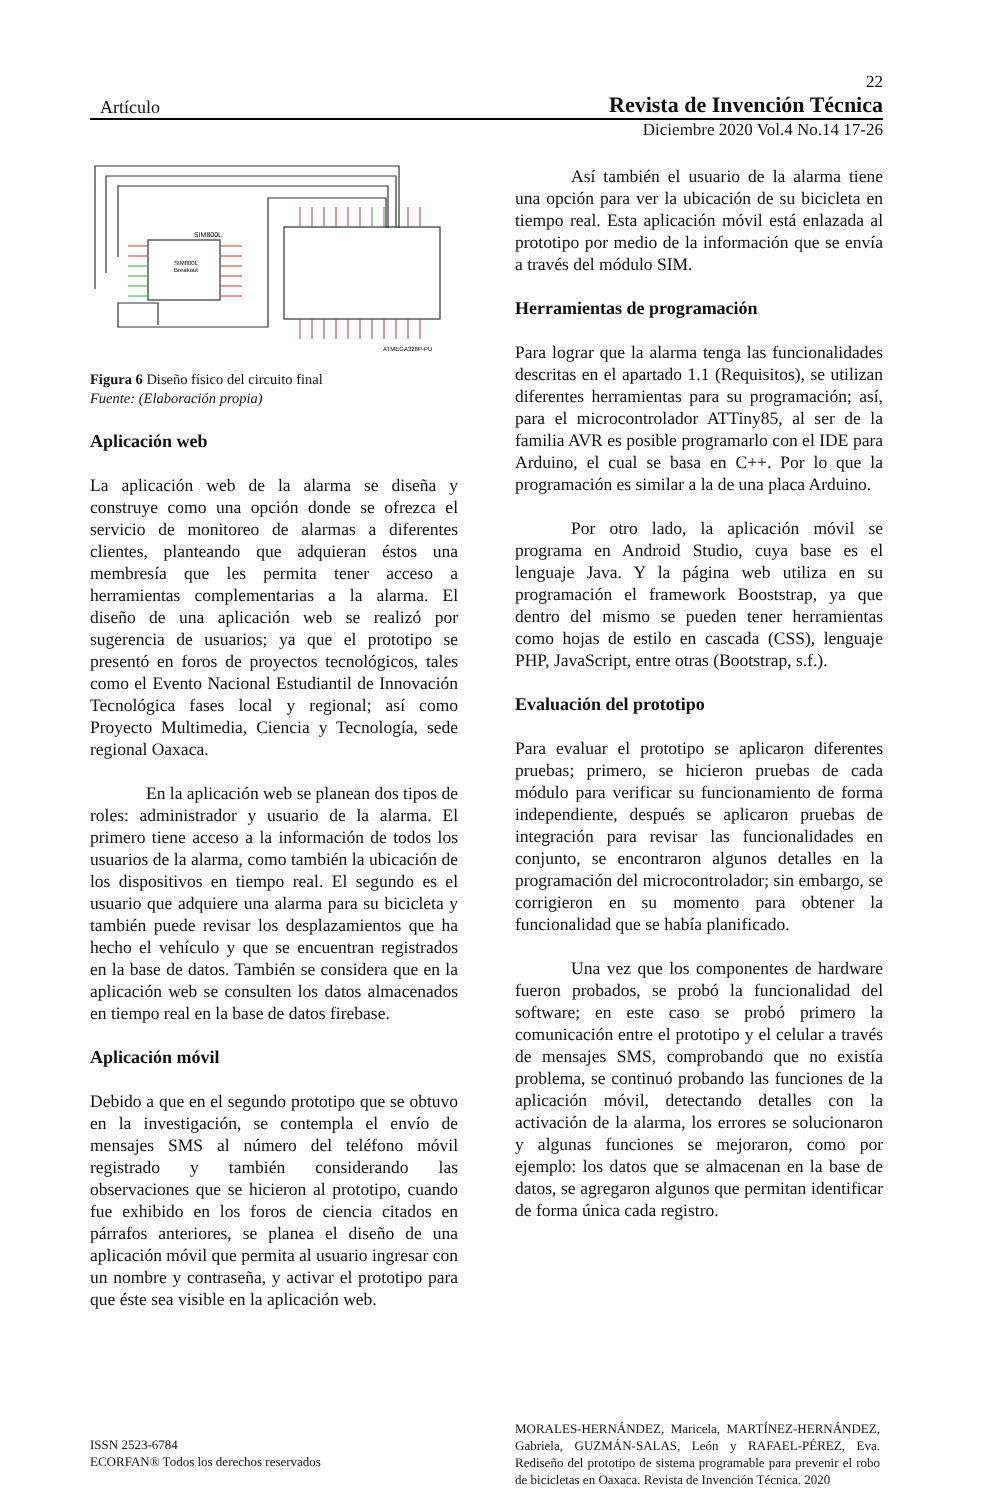22
Artículo Revista de Invención Técnica
Diciembre 2020 Vol.4 No.14 17-26
SIM800L
SIM800L
Breakout
ATMEGA328P-PU
Figura 6 Diseño físico del circuito final
Fuente: (Elaboración propia)
Aplicación web
La aplicación web de la alarma se diseña y construye como una opción donde se ofrezca el servicio de monitoreo de alarmas a diferentes clientes, planteando que adquieran éstos una membresía que les permita tener acceso a herramientas complementarias a la alarma. El diseño de una aplicación web se realizó por sugerencia de usuarios; ya que el prototipo se presentó en foros de proyectos tecnológicos, tales como el Evento Nacional Estudiantil de Innovación Tecnológica fases local y regional; así como Proyecto Multimedia, Ciencia y Tecnología, sede regional Oaxaca.
En la aplicación web se planean dos tipos de roles: administrador y usuario de la alarma. El primero tiene acceso a la información de todos los usuarios de la alarma, como también la ubicación de los dispositivos en tiempo real. El segundo es el usuario que adquiere una alarma para su bicicleta y también puede revisar los desplazamientos que ha hecho el vehículo y que se encuentran registrados en la base de datos. También se considera que en la aplicación web se consulten los datos almacenados en tiempo real en la base de datos firebase.
Aplicación móvil
Debido a que en el segundo prototipo que se obtuvo en la investigación, se contempla el envío de mensajes SMS al número del teléfono móvil registrado y también considerando las observaciones que se hicieron al prototipo, cuando fue exhibido en los foros de ciencia citados en párrafos anteriores, se planea el diseño de una aplicación móvil que permita al usuario ingresar con un nombre y contraseña, y activar el prototipo para que éste sea visible en la aplicación web.
Así también el usuario de la alarma tiene una opción para ver la ubicación de su bicicleta en tiempo real. Esta aplicación móvil está enlazada al prototipo por medio de la información que se envía a través del módulo SIM.
Herramientas de programación
Para lograr que la alarma tenga las funcionalidades descritas en el apartado 1.1 (Requisitos), se utilizan diferentes herramientas para su programación; así, para el microcontrolador ATTiny85, al ser de la familia AVR es posible programarlo con el IDE para Arduino, el cual se basa en C++. Por lo que la programación es similar a la de una placa Arduino.
Por otro lado, la aplicación móvil se programa en Android Studio, cuya base es el lenguaje Java. Y la página web utiliza en su programación el framework Booststrap, ya que dentro del mismo se pueden tener herramientas como hojas de estilo en cascada (CSS), lenguaje PHP, JavaScript, entre otras (Bootstrap, s.f.).
Evaluación del prototipo
Para evaluar el prototipo se aplicaron diferentes pruebas; primero, se hicieron pruebas de cada módulo para verificar su funcionamiento de forma independiente, después se aplicaron pruebas de integración para revisar las funcionalidades en conjunto, se encontraron algunos detalles en la programación del microcontrolador; sin embargo, se corrigieron en su momento para obtener la funcionalidad que se había planificado.
Una vez que los componentes de hardware fueron probados, se probó la funcionalidad del software; en este caso se probó primero la comunicación entre el prototipo y el celular a través de mensajes SMS, comprobando que no existía problema, se continuó probando las funciones de la aplicación móvil, detectando detalles con la activación de la alarma, los errores se solucionaron y algunas funciones se mejoraron, como por ejemplo: los datos que se almacenan en la base de datos, se agregaron algunos que permitan identificar de forma única cada registro.
ISSN 2523-6784
ECORFAN® Todos los derechos reservados
MORALES-HERNÁNDEZ, Maricela, MARTÍNEZ-HERNÁNDEZ, Gabriela, GUZMÁN-SALAS, León y RAFAEL-PÉREZ, Eva. Rediseño del prototipo de sistema programable para prevenir el robo de bicicletas en Oaxaca. Revista de Invención Técnica. 2020